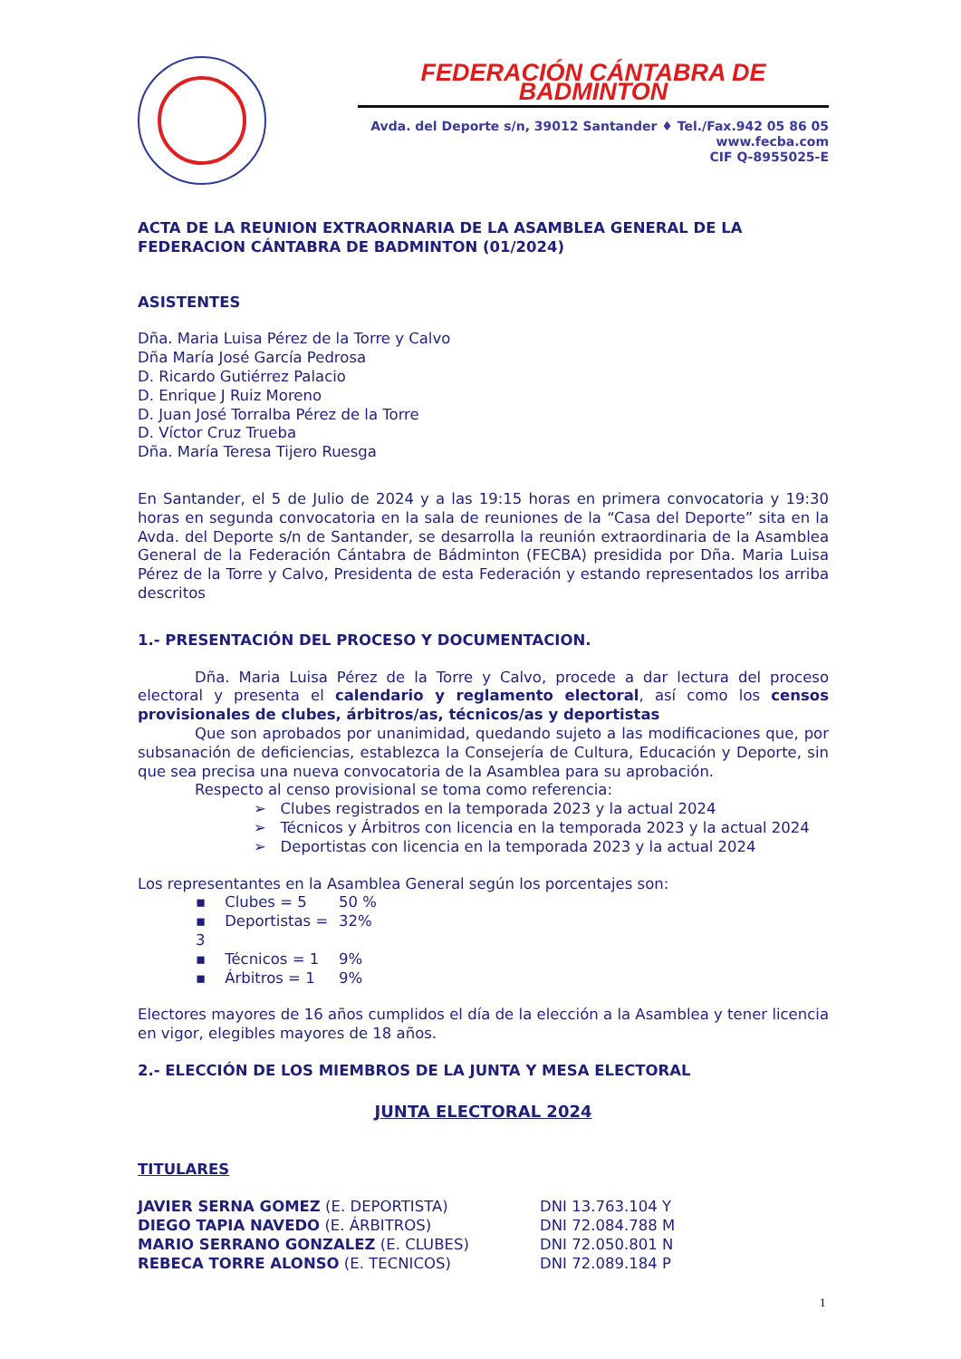FEDERACIÓN CÁNTABRA DE BADMINTON
Avda. del Deporte s/n, 39012 Santander ♦ Tel./Fax.942 05 86 05
www.fecba.com
CIF Q-8955025-E
ACTA DE LA REUNION EXTRAORNARIA DE LA ASAMBLEA GENERAL DE LA FEDERACION CÁNTABRA DE BADMINTON (01/2024)
ASISTENTES
Dña. Maria Luisa Pérez de la Torre y Calvo
Dña María José García Pedrosa
D. Ricardo Gutiérrez Palacio
D. Enrique J Ruiz Moreno
D. Juan José Torralba Pérez de la Torre
D. Víctor Cruz Trueba
Dña. María Teresa Tijero Ruesga
En Santander, el 5 de Julio de 2024 y a las 19:15 horas en primera convocatoria y 19:30 horas en segunda convocatoria en la sala de reuniones de la “Casa del Deporte” sita en la Avda. del Deporte s/n de Santander, se desarrolla la reunión extraordinaria de la Asamblea General de la Federación Cántabra de Bádminton (FECBA) presidida por Dña. Maria Luisa Pérez de la Torre y Calvo, Presidenta de esta Federación y estando representados los arriba descritos
1.- PRESENTACIÓN DEL PROCESO Y DOCUMENTACION.
Dña. Maria Luisa Pérez de la Torre y Calvo, procede a dar lectura del proceso electoral y presenta el calendario y reglamento electoral, así como los censos provisionales de clubes, árbitros/as, técnicos/as y deportistas
Que son aprobados por unanimidad, quedando sujeto a las modificaciones que, por subsanación de deficiencias, establezca la Consejería de Cultura, Educación y Deporte, sin que sea precisa una nueva convocatoria de la Asamblea para su aprobación.
Respecto al censo provisional se toma como referencia:
➢ Clubes registrados en la temporada 2023 y la actual 2024
➢ Técnicos y Árbitros con licencia en la temporada 2023 y la actual 2024
➢ Deportistas con licencia en la temporada 2023 y la actual 2024
Los representantes en la Asamblea General según los porcentajes son:
▪ Clubes = 5 50 %
▪ Deportistas = 3 32%
▪ Técnicos = 1 9%
▪ Árbitros = 1 9%
Electores mayores de 16 años cumplidos el día de la elección a la Asamblea y tener licencia en vigor, elegibles mayores de 18 años.
2.- ELECCIÓN DE LOS MIEMBROS DE LA JUNTA Y MESA ELECTORAL
JUNTA ELECTORAL 2024
TITULARES
JAVIER SERNA GOMEZ (E. DEPORTISTA) DNI 13.763.104 Y
DIEGO TAPIA NAVEDO (E. ÁRBITROS) DNI 72.084.788 M
MARIO SERRANO GONZALEZ (E. CLUBES) DNI 72.050.801 N
REBECA TORRE ALONSO (E. TECNICOS) DNI 72.089.184 P
1